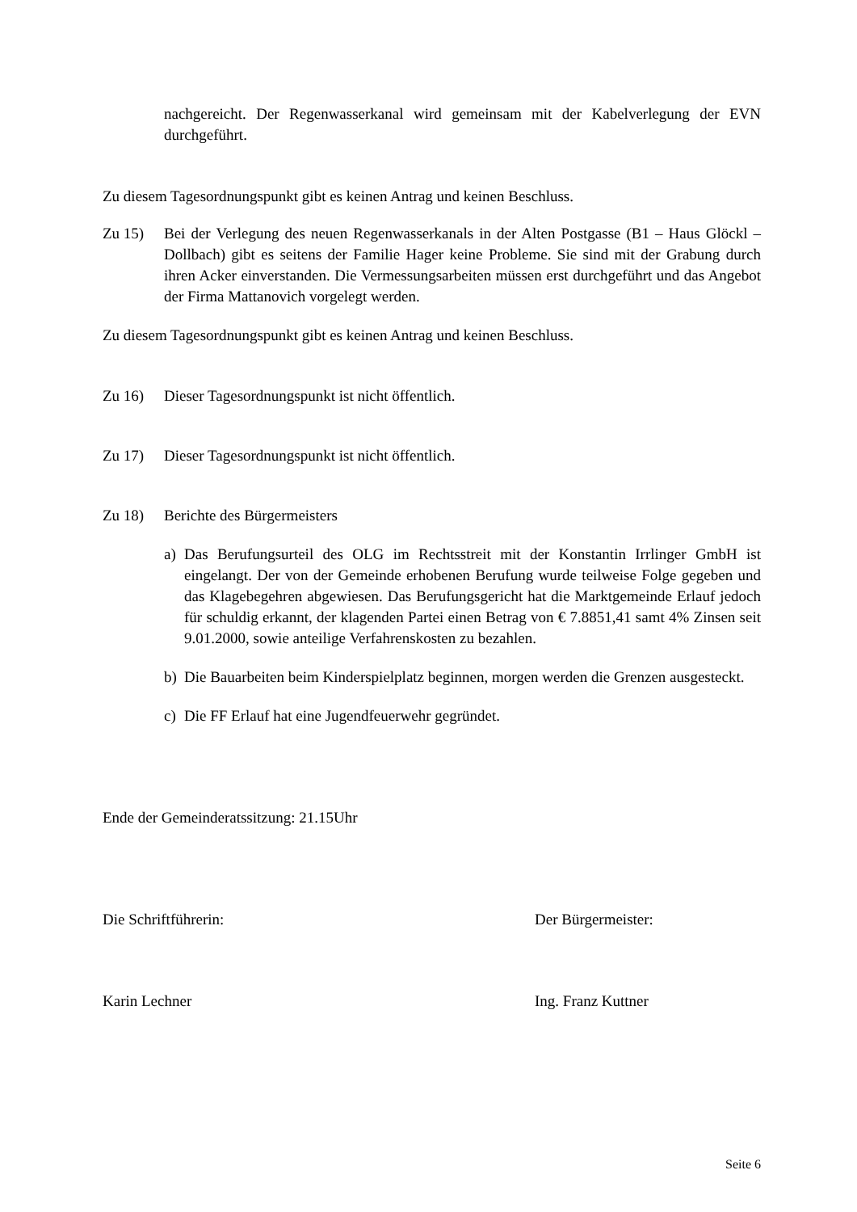nachgereicht. Der Regenwasserkanal wird gemeinsam mit der Kabelverlegung der EVN durchgeführt.
Zu diesem Tagesordnungspunkt gibt es keinen Antrag und keinen Beschluss.
Zu 15) Bei der Verlegung des neuen Regenwasserkanals in der Alten Postgasse (B1 – Haus Glöckl – Dollbach) gibt es seitens der Familie Hager keine Probleme. Sie sind mit der Grabung durch ihren Acker einverstanden. Die Vermessungsarbeiten müssen erst durchgeführt und das Angebot der Firma Mattanovich vorgelegt werden.
Zu diesem Tagesordnungspunkt gibt es keinen Antrag und keinen Beschluss.
Zu 16) Dieser Tagesordnungspunkt ist nicht öffentlich.
Zu 17) Dieser Tagesordnungspunkt ist nicht öffentlich.
Zu 18) Berichte des Bürgermeisters
a) Das Berufungsurteil des OLG im Rechtsstreit mit der Konstantin Irrlinger GmbH ist eingelangt. Der von der Gemeinde erhobenen Berufung wurde teilweise Folge gegeben und das Klagebegehren abgewiesen. Das Berufungsgericht hat die Marktgemeinde Erlauf jedoch für schuldig erkannt, der klagenden Partei einen Betrag von € 7.8851,41 samt 4% Zinsen seit 9.01.2000, sowie anteilige Verfahrenskosten zu bezahlen.
b) Die Bauarbeiten beim Kinderspielplatz beginnen, morgen werden die Grenzen ausgesteckt.
c) Die FF Erlauf hat eine Jugendfeuerwehr gegründet.
Ende der Gemeinderatssitzung: 21.15Uhr
Die Schriftführerin: Der Bürgermeister:
Karin Lechner Ing. Franz Kuttner
Seite 6